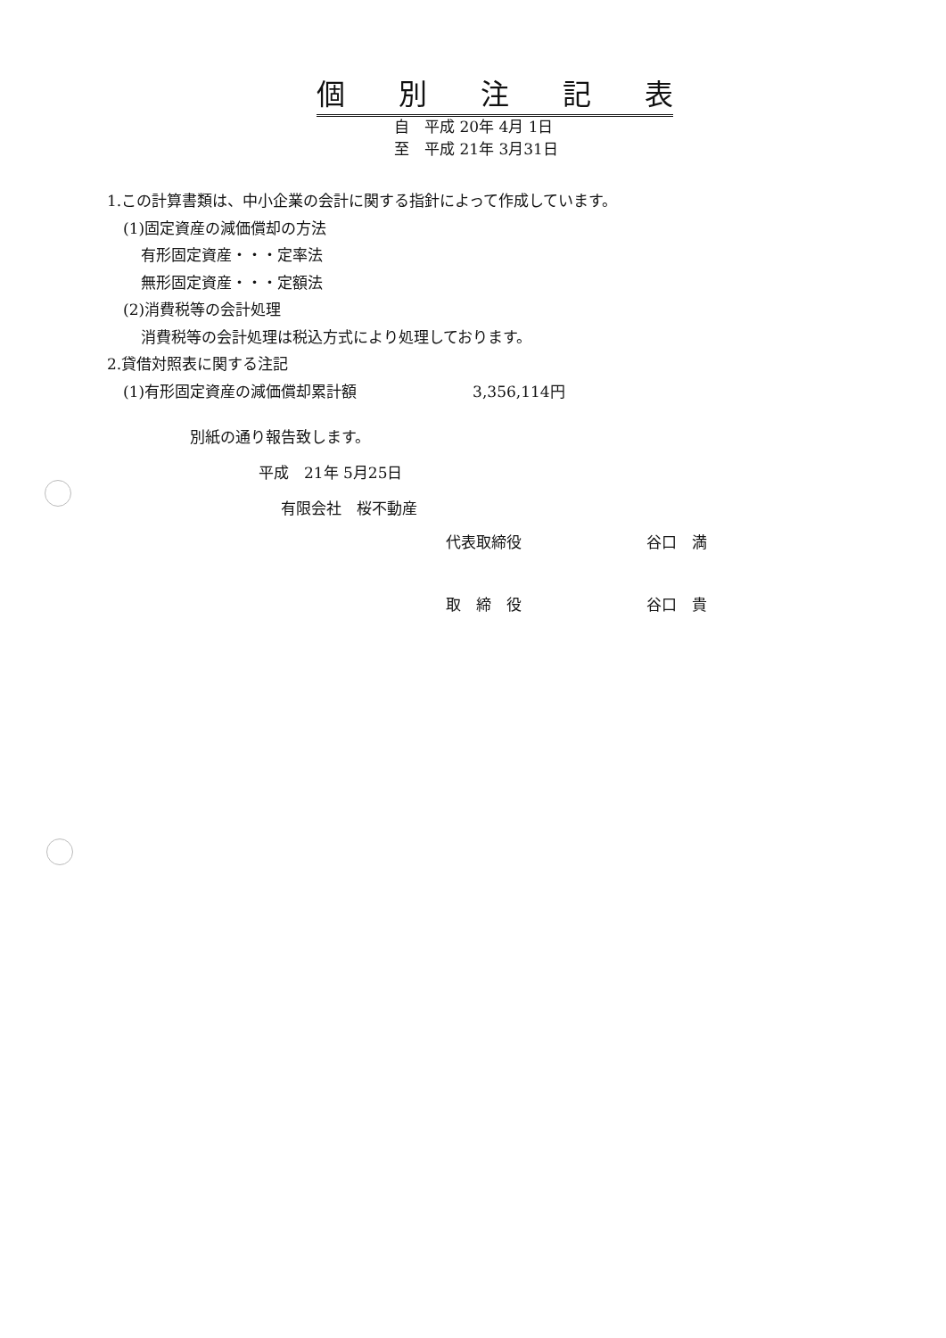個別注記表
自　平成 20年 4月 1日
至　平成 21年 3月31日
1.この計算書類は、中小企業の会計に関する指針によって作成しています。
(1)固定資産の減価償却の方法
有形固定資産・・・定率法
無形固定資産・・・定額法
(2)消費税等の会計処理
消費税等の会計処理は税込方式により処理しております。
2.貸借対照表に関する注記
(1)有形固定資産の減価償却累計額 3,356,114円
別紙の通り報告致します。
平成　21年 5月25日
有限会社　桜不動産
代表取締役 谷口　満
取　締　役 谷口　貴